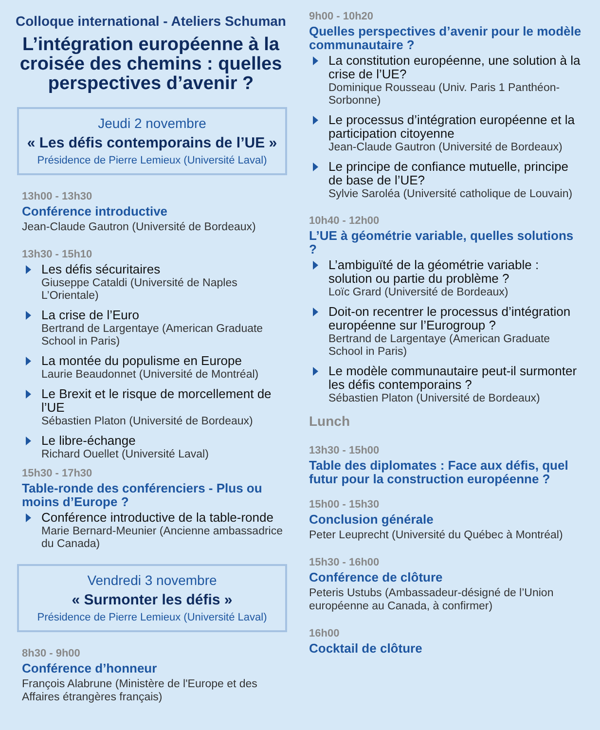Colloque international - Ateliers Schuman
L’intégration européenne à la croisée des chemins : quelles perspectives d’avenir ?
Jeudi 2 novembre
« Les défis contemporains de l’UE »
Présidence de Pierre Lemieux (Université Laval)
13h00 - 13h30
Conférence introductive
Jean-Claude Gautron (Université de Bordeaux)
13h30 - 15h10
Les défis sécuritaires
Giuseppe Cataldi (Université de Naples L’Orientale)
La crise de l’Euro
Bertrand de Largentaye (American Graduate School in Paris)
La montée du populisme en Europe
Laurie Beaudonnet (Université de Montréal)
Le Brexit et le risque de morcellement de l’UE
Sébastien Platon (Université de Bordeaux)
Le libre-échange
Richard Ouellet (Université Laval)
15h30 - 17h30
Table-ronde des conférenciers - Plus ou moins d’Europe ?
Conférence introductive de la table-ronde
Marie Bernard-Meunier (Ancienne ambassadrice du Canada)
Vendredi 3 novembre
« Surmonter les défis »
Présidence de Pierre Lemieux (Université Laval)
8h30 - 9h00
Conférence d’honneur
François Alabrune (Ministère de l'Europe et des Affaires étrangères français)
9h00 - 10h20
Quelles perspectives d’avenir pour le modèle communautaire ?
La constitution européenne, une solution à la crise de l’UE?
Dominique Rousseau (Univ. Paris 1 Panthéon-Sorbonne)
Le processus d’intégration européenne et la participation citoyenne
Jean-Claude Gautron (Université de Bordeaux)
Le principe de confiance mutuelle, principe de base de l’UE?
Sylvie Saroléa (Université catholique de Louvain)
10h40 - 12h00
L’UE à géométrie variable, quelles solutions ?
L’ambiguïté de la géométrie variable : solution ou partie du problème ?
Loïc Grard (Université de Bordeaux)
Doit-on recentrer le processus d’intégration européenne sur l’Eurogroup ?
Bertrand de Largentaye (American Graduate School in Paris)
Le modèle communautaire peut-il surmonter les défis contemporains ?
Sébastien Platon (Université de Bordeaux)
Lunch
13h30 - 15h00
Table des diplomates : Face aux défis, quel futur pour la construction européenne ?
15h00 - 15h30
Conclusion générale
Peter Leuprecht (Université du Québec à Montréal)
15h30 - 16h00
Conférence de clôture
Peteris Ustubs (Ambassadeur-désigné de l’Union européenne au Canada, à confirmer)
16h00
Cocktail de clôture